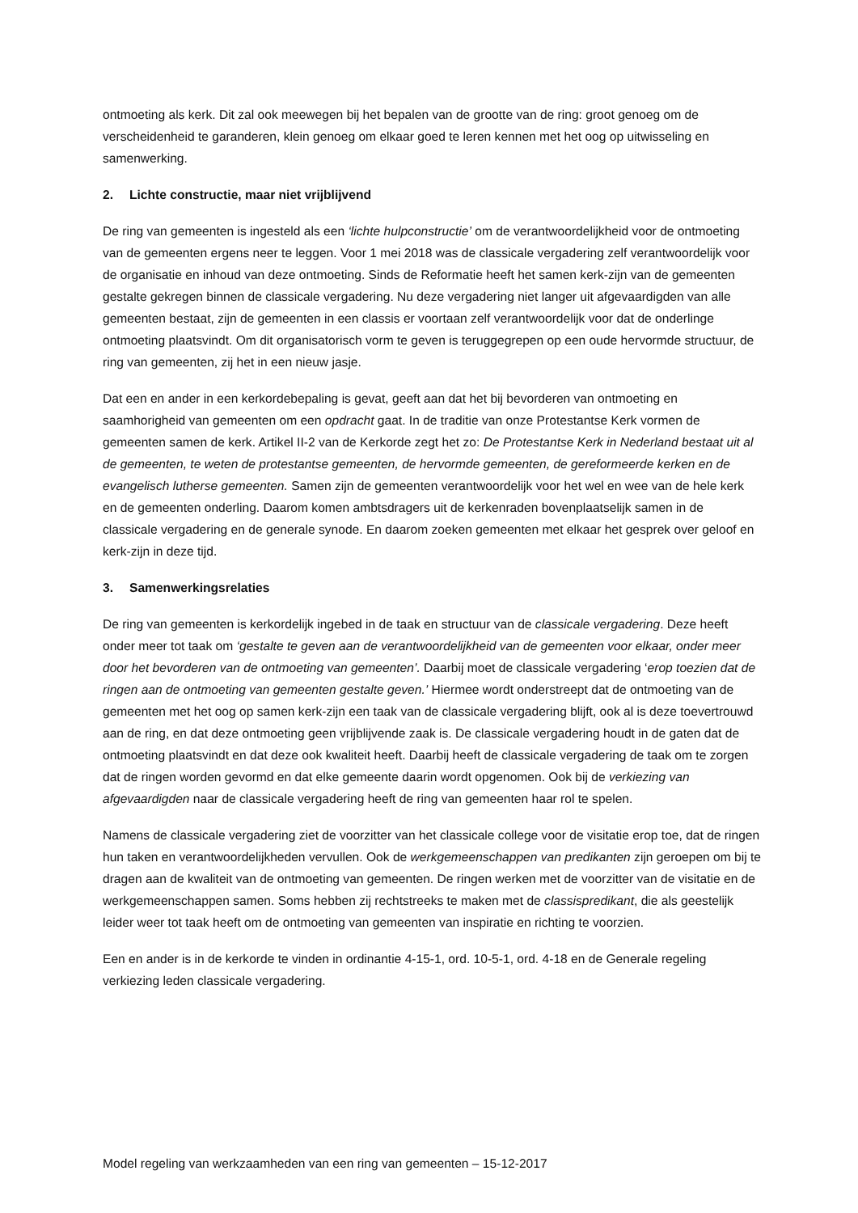ontmoeting als kerk. Dit zal ook meewegen bij het bepalen van de grootte van de ring: groot genoeg om de verscheidenheid te garanderen, klein genoeg om elkaar goed te leren kennen met het oog op uitwisseling en samenwerking.
2. Lichte constructie, maar niet vrijblijvend
De ring van gemeenten is ingesteld als een ‘lichte hulpconstructie’ om de verantwoordelijkheid voor de ontmoeting van de gemeenten ergens neer te leggen. Voor 1 mei 2018 was de classicale vergadering zelf verantwoordelijk voor de organisatie en inhoud van deze ontmoeting. Sinds de Reformatie heeft het samen kerk-zijn van de gemeenten gestalte gekregen binnen de classicale vergadering. Nu deze vergadering niet langer uit afgevaardigden van alle gemeenten bestaat, zijn de gemeenten in een classis er voortaan zelf verantwoordelijk voor dat de onderlinge ontmoeting plaatsvindt. Om dit organisatorisch vorm te geven is teruggegrepen op een oude hervormde structuur, de ring van gemeenten, zij het in een nieuw jasje.
Dat een en ander in een kerkordebepaling is gevat, geeft aan dat het bij bevorderen van ontmoeting en saamhorigheid van gemeenten om een opdracht gaat. In de traditie van onze Protestantse Kerk vormen de gemeenten samen de kerk. Artikel II-2 van de Kerkorde zegt het zo: De Protestantse Kerk in Nederland bestaat uit al de gemeenten, te weten de protestantse gemeenten, de hervormde gemeenten, de gereformeerde kerken en de evangelisch lutherse gemeenten. Samen zijn de gemeenten verantwoordelijk voor het wel en wee van de hele kerk en de gemeenten onderling. Daarom komen ambtsdragers uit de kerkenraden bovenplaatselijk samen in de classicale vergadering en de generale synode. En daarom zoeken gemeenten met elkaar het gesprek over geloof en kerk-zijn in deze tijd.
3. Samenwerkingsrelaties
De ring van gemeenten is kerkordelijk ingebed in de taak en structuur van de classicale vergadering. Deze heeft onder meer tot taak om ‘gestalte te geven aan de verantwoordelijkheid van de gemeenten voor elkaar, onder meer door het bevorderen van de ontmoeting van gemeenten’. Daarbij moet de classicale vergadering ‘erop toezien dat de ringen aan de ontmoeting van gemeenten gestalte geven.’ Hiermee wordt onderstreept dat de ontmoeting van de gemeenten met het oog op samen kerk-zijn een taak van de classicale vergadering blijft, ook al is deze toevertrouwd aan de ring, en dat deze ontmoeting geen vrijblijvende zaak is. De classicale vergadering houdt in de gaten dat de ontmoeting plaatsvindt en dat deze ook kwaliteit heeft. Daarbij heeft de classicale vergadering de taak om te zorgen dat de ringen worden gevormd en dat elke gemeente daarin wordt opgenomen. Ook bij de verkiezing van afgevaardigden naar de classicale vergadering heeft de ring van gemeenten haar rol te spelen.
Namens de classicale vergadering ziet de voorzitter van het classicale college voor de visitatie erop toe, dat de ringen hun taken en verantwoordelijkheden vervullen. Ook de werkgemeenschappen van predikanten zijn geroepen om bij te dragen aan de kwaliteit van de ontmoeting van gemeenten. De ringen werken met de voorzitter van de visitatie en de werkgemeenschappen samen. Soms hebben zij rechtstreeks te maken met de classispredikant, die als geestelijk leider weer tot taak heeft om de ontmoeting van gemeenten van inspiratie en richting te voorzien.
Een en ander is in de kerkorde te vinden in ordinantie 4-15-1, ord. 10-5-1, ord. 4-18 en de Generale regeling verkiezing leden classicale vergadering.
Model regeling van werkzaamheden van een ring van gemeenten – 15-12-2017